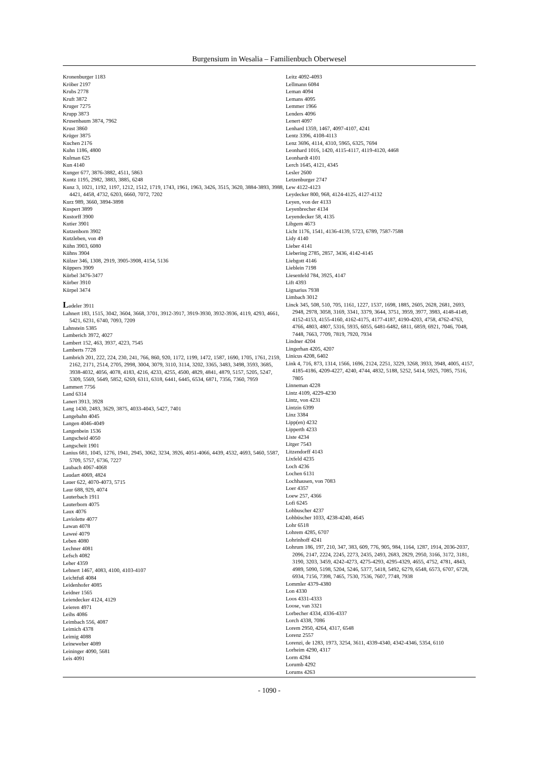Burgensium in Wesalia – Familienbuch Oberwesel
Kronenburger 1183
Kröber 2197
Krubs 2778
Kruft 3872
Kruger 7275
Krupp 3873
Krusenbaum 3874, 7962
Krust 3860
Krüger 3875
Kuchen 2176
Kuhn 1186, 4800
Kulman 625
Kun 4140
Kunger 677, 3876-3882, 4511, 5863
Kuntz 1195, 2982, 3883, 3885, 6248
Kunz 3, 1021, 1192, 1197, 1212, 1512, 1719, 1743, 1961, 1963, 3426, 3515, 3620, 3884-3893, 3988, 4421, 4458, 4732, 6203, 6660, 7072, 7202
Kurz 989, 3660, 3894-3898
Kuspert 3899
Kustorff 3900
Kutier 3901
Kutzenborn 3902
Kutzleben, von 49
Kühn 3903, 6080
Kühns 3904
Külzer 346, 1308, 2919, 3905-3908, 4154, 5136
Küppers 3909
Kürbel 3476-3477
Kürber 3910
Kürpel 3474
Ladeler 3911
Lahnert 183, 1515, 3042, 3604, 3668, 3701, 3912-3917, 3919-3930, 3932-3936, 4119, 4293, 4661, 5421, 6231, 6740, 7093, 7209
Lahnstein 5385
Lamberich 3972, 4027
Lambert 152, 463, 3937, 4223, 7545
Lamberts 7728
Lambrich 201, 222, 224, 230, 241, 766, 860, 920, 1172, 1199, 1472, 1587, 1690, 1705, 1761, 2159, 2162, 2171, 2514, 2705, 2998, 3004, 3079, 3110, 3114, 3202, 3365, 3483, 3498, 3593, 3685, 3938-4032, 4056, 4078, 4183, 4216, 4233, 4255, 4500, 4829, 4841, 4879, 5157, 5205, 5247, 5309, 5569, 5649, 5852, 6269, 6311, 6318, 6441, 6445, 6534, 6871, 7356, 7360, 7959
Lammert 7756
Land 6314
Lanert 3913, 3928
Lang 1430, 2483, 3629, 3875, 4033-4043, 5427, 7401
Langebahn 4045
Langen 4046-4049
Langenbein 1536
Langscheid 4050
Langscheit 1901
Lanius 681, 1045, 1276, 1941, 2945, 3062, 3234, 3926, 4051-4066, 4439, 4532, 4693, 5460, 5587, 5709, 5757, 6736, 7227
Laubach 4067-4068
Laudart 4069, 4824
Lauer 622, 4070-4073, 5715
Laur 688, 929, 4074
Lauterbach 1911
Lauterborn 4075
Laux 4076
Laviolette 4077
Lawan 4078
Laweé 4079
Leben 4080
Lechner 4081
Lefsch 4082
Leher 4359
Lehnert 1467, 4083, 4100, 4103-4107
Leichtfuß 4084
Leidenhofer 4085
Leidner 1565
Leiendecker 4124, 4129
Leieren 4971
Leihs 4086
Leimbach 556, 4087
Leimich 4378
Leimig 4088
Leineweber 4089
Leininger 4090, 5681
Leis 4091
Leitz 4092-4093
Lellmann 6084
Leman 4094
Lemans 4095
Lemmer 1966
Lenders 4096
Lenert 4097
Lenhard 1359, 1467, 4097-4107, 4241
Lentz 3396, 4108-4113
Lenz 3696, 4114, 4310, 5965, 6325, 7694
Leonhard 1016, 1420, 4115-4117, 4119-4120, 4468
Leonhardt 4101
Lerch 1645, 4121, 4345
Lesler 2600
Letzenburger 2747
Lew 4122-4123
Leydecker 800, 968, 4124-4125, 4127-4132
Leyen, von der 4133
Leyenbrecher 4134
Leyendecker 58, 4135
Libgern 4673
Licht 1176, 1541, 4136-4139, 5723, 6789, 7587-7588
Lidy 4140
Lieber 4141
Liebering 2785, 2857, 3436, 4142-4145
Liebgott 4146
Lieblein 7198
Liesenfeld 784, 3925, 4147
Lift 4393
Lignarius 7938
Limbach 3012
Linck 345, 508, 510, 705, 1161, 1227, 1537, 1698, 1885, 2605, 2628, 2681, 2693, 2948, 2978, 3058, 3169, 3341, 3379, 3644, 3751, 3959, 3977, 3983, 4148-4149, 4152-4153, 4155-4160, 4162-4175, 4177-4187, 4190-4203, 4758, 4762-4763, 4766, 4803, 4807, 5316, 5935, 6055, 6481-6482, 6811, 6859, 6921, 7046, 7048, 7448, 7663, 7709, 7819, 7920, 7934
Lindner 4204
Lingerhan 4205, 4207
Linicus 4208, 6402
Link 4, 716, 873, 1314, 1566, 1696, 2124, 2251, 3229, 3268, 3933, 3948, 4005, 4157, 4185-4186, 4209-4227, 4240, 4744, 4832, 5188, 5252, 5414, 5925, 7085, 7516, 7805
Linneman 4228
Lintz 4109, 4229-4230
Lintz, von 4231
Lintzin 6399
Linz 3384
Lipp(en) 4232
Lipperth 4233
Liste 4234
Litger 7543
Litzendorff 4143
Lixfeld 4235
Loch 4236
Lochen 6131
Lochhausen, von 7083
Loer 4357
Loew 257, 4366
Lofi 6245
Lohbuscher 4237
Lohbüscher 1033, 4238-4240, 4645
Lohr 6518
Lohrem 4285, 6707
Lohrinhoff 4241
Lohrum 186, 197, 210, 347, 383, 609, 776, 905, 984, 1164, 1287, 1914, 2036-2037, 2096, 2147, 2224, 2245, 2273, 2435, 2493, 2683, 2829, 2950, 3166, 3172, 3181, 3190, 3203, 3459, 4242-4273, 4275-4293, 4295-4329, 4655, 4752, 4781, 4843, 4989, 5090, 5198, 5204, 5246, 5377, 5418, 5492, 6279, 6548, 6573, 6707, 6728, 6934, 7156, 7398, 7465, 7530, 7536, 7607, 7748, 7938
Lommler 4379-4380
Lon 4330
Loos 4331-4333
Loose, van 3321
Lorbecher 4334, 4336-4337
Lorch 4338, 7086
Lorem 2950, 4264, 4317, 6548
Lorenz 2557
Lorenzi, de 1283, 1973, 3254, 3611, 4339-4340, 4342-4346, 5354, 6110
Lorheim 4290, 4317
Lorm 4284
Lorumb 4292
Lorums 4263
- 1090 -